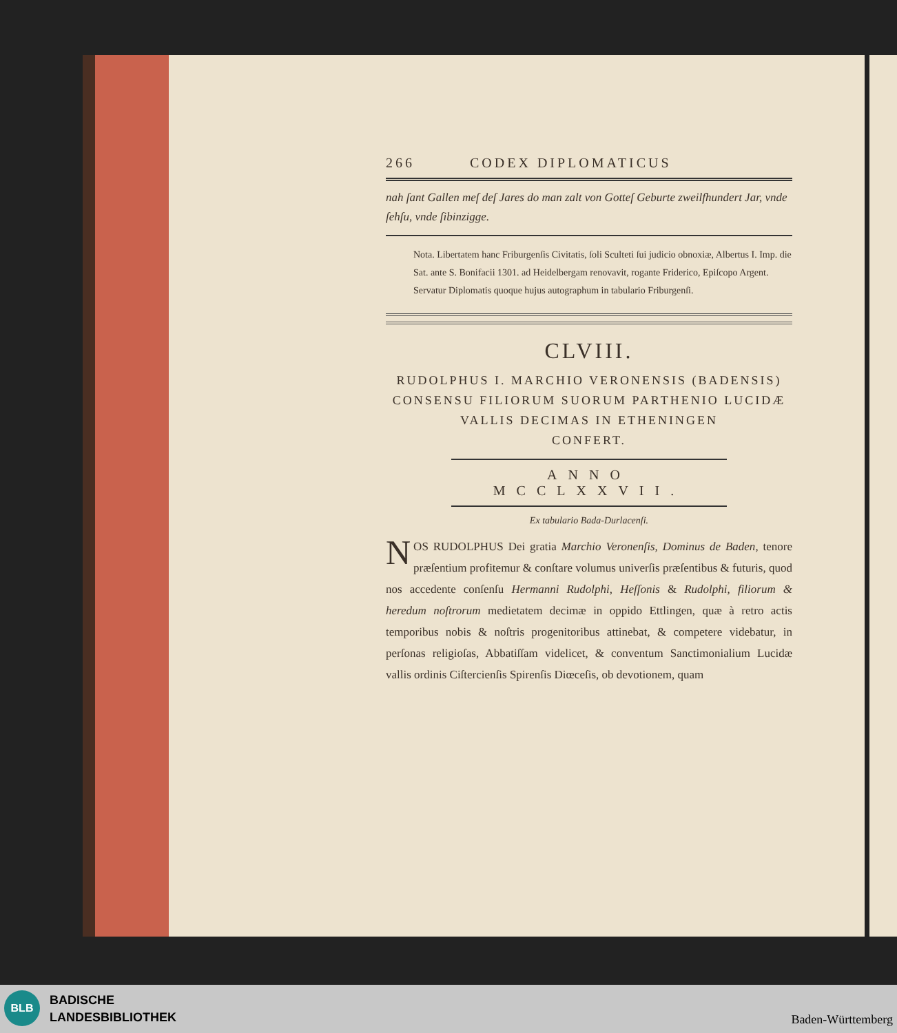266 CODEX DIPLOMATICUS
nah ſant Gallen meſ deſ Jares do man zalt von Gotteſ Geburte zweilfhundert Jar, vnde ſehſu, vnde ſibinzigge.
Nota. Libertatem hanc Friburgenſis Civitatis, ſoli Sculteti ſui judicio obnoxiæ, Albertus I. Imp. die Sat. ante S. Bonifacii 1301. ad Heidelbergam renovavit, rogante Friderico, Epiſcopo Argent. Servatur Diplomatis quoque hujus autographum in tabulario Friburgenſi.
CLVIII.
RUDOLPHUS I. MARCHIO VERONENSIS (BADENSIS)
CONSENSU FILIORUM SUORUM PARTHENIO LUCIDÆ
VALLIS DECIMAS IN ETHENINGEN
CONFERT.
ANNO MCCLXXVII.
Ex tabulario Bada-Durlacenſi.
NOS RUDOLPHUS Dei gratia Marchio Veronenſis, Dominus de Baden, tenore præſentium profitemur & conſtare volumus univerſis præſentibus & futuris, quod nos accedente conſenſu Hermanni Rudolphi, Heſſonis & Rudolphi, filiorum & heredum noſtrorum medietatem decimæ in oppido Ettlingen, quæ à retro actis temporibus nobis & noſtris progenitoribus attinebat, & competere videbatur, in perſonas religioſas, Abbatiſſam videlicet, & conventum Sanctimonialium Lucidæ vallis ordinis Ciſtercienſis Spirenſis Diœceſis, ob devotionem, quam
BLB
BADISCHE
LANDESBIBLIOTHEK
Baden-Württemberg